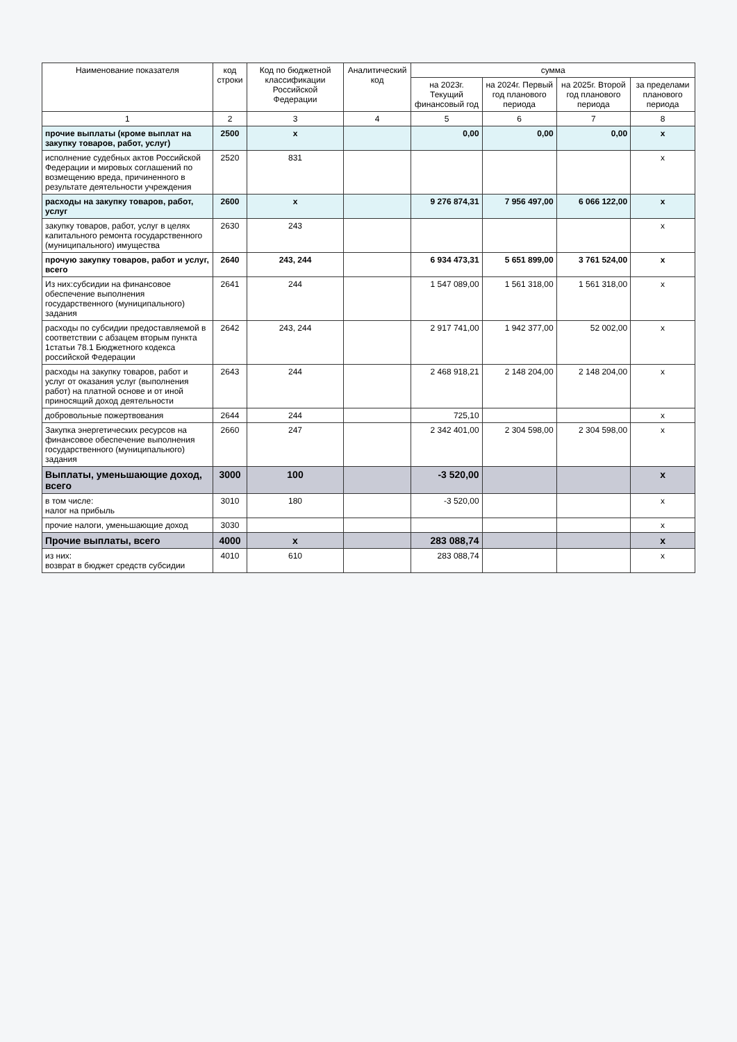| Наименование показателя | код строки | Код по бюджетной классификации Российской Федерации | Аналитический код | сумма | | | |
| --- | --- | --- | --- | --- | --- | --- | --- |
| | | | | на 2023г. Текущий финансовый год | на 2024г. Первый год планового периода | на 2025г. Второй год планового периода | за пределами планового периода |
| 1 | 2 | 3 | 4 | 5 | 6 | 7 | 8 |
| прочие выплаты (кроме выплат на закупку товаров, работ, услуг) | 2500 | x | | 0,00 | 0,00 | 0,00 | x |
| исполнение судебных актов Российской Федерации и мировых соглашений по возмещению вреда, причиненного в результате деятельности учреждения | 2520 | 831 | | | | | x |
| расходы на закупку товаров, работ, услуг | 2600 | x | | 9 276 874,31 | 7 956 497,00 | 6 066 122,00 | x |
| закупку товаров, работ, услуг в целях капитального ремонта государственного (муниципального) имущества | 2630 | 243 | | | | | x |
| прочую закупку товаров, работ и услуг, всего | 2640 | 243, 244 | | 6 934 473,31 | 5 651 899,00 | 3 761 524,00 | x |
| Из них:субсидии на финансовое обеспечение выполнения государственного (муниципального) задания | 2641 | 244 | | 1 547 089,00 | 1 561 318,00 | 1 561 318,00 | x |
| расходы по субсидии предоставляемой в соответствии с абзацем вторым пункта 1статьи 78.1 Бюджетного кодекса российской Федерации | 2642 | 243, 244 | | 2 917 741,00 | 1 942 377,00 | 52 002,00 | x |
| расходы на закупку товаров, работ и услуг от оказания услуг (выполнения работ) на платной основе и от иной приносящий доход деятельности | 2643 | 244 | | 2 468 918,21 | 2 148 204,00 | 2 148 204,00 | x |
| добровольные пожертвования | 2644 | 244 | | 725,10 | | | x |
| Закупка энергетических ресурсов на финансовое обеспечение выполнения государственного (муниципального) задания | 2660 | 247 | | 2 342 401,00 | 2 304 598,00 | 2 304 598,00 | x |
| Выплаты, уменьшающие доход, всего | 3000 | 100 | | -3 520,00 | | | x |
| в том числе: налог на прибыль | 3010 | 180 | | -3 520,00 | | | x |
| прочие налоги, уменьшающие доход | 3030 | | | | | | x |
| Прочие выплаты, всего | 4000 | x | | 283 088,74 | | | x |
| из них: возврат в бюджет средств субсидии | 4010 | 610 | | 283 088,74 | | | x |